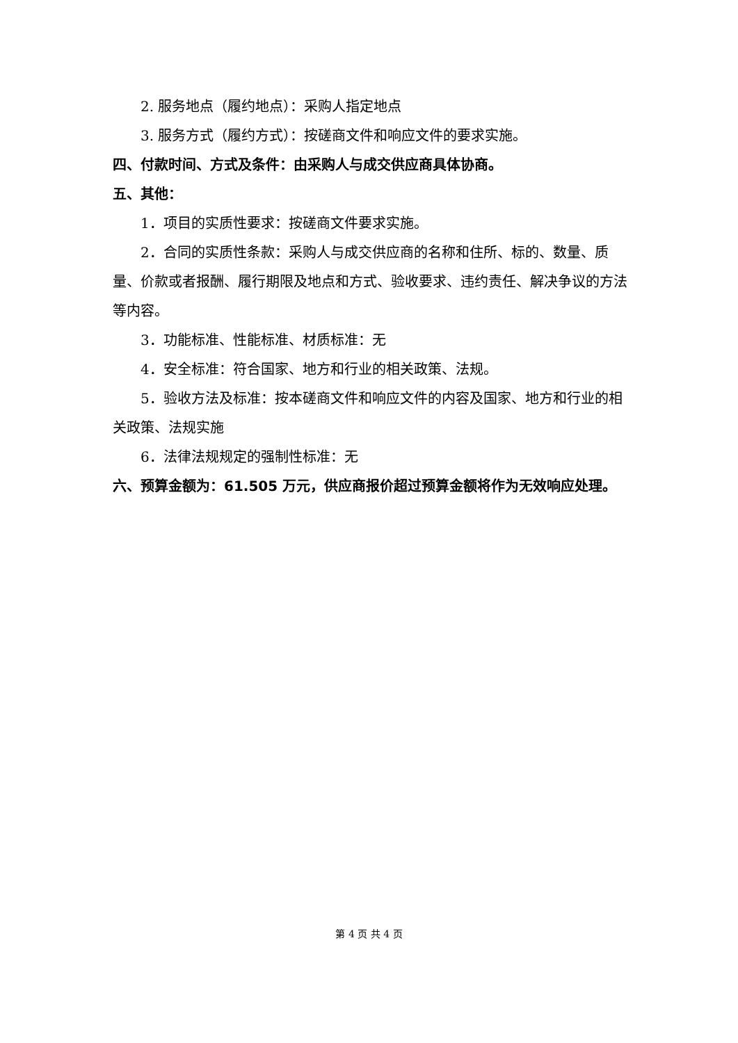2. 服务地点（履约地点）：采购人指定地点
3. 服务方式（履约方式）：按磋商文件和响应文件的要求实施。
四、付款时间、方式及条件：由采购人与成交供应商具体协商。
五、其他：
1．项目的实质性要求：按磋商文件要求实施。
2．合同的实质性条款：采购人与成交供应商的名称和住所、标的、数量、质量、价款或者报酬、履行期限及地点和方式、验收要求、违约责任、解决争议的方法等内容。
3．功能标准、性能标准、材质标准：无
4．安全标准：符合国家、地方和行业的相关政策、法规。
5．验收方法及标准：按本磋商文件和响应文件的内容及国家、地方和行业的相关政策、法规实施
6．法律法规规定的强制性标准：无
六、预算金额为：61.505 万元，供应商报价超过预算金额将作为无效响应处理。
第 4 页 共 4 页